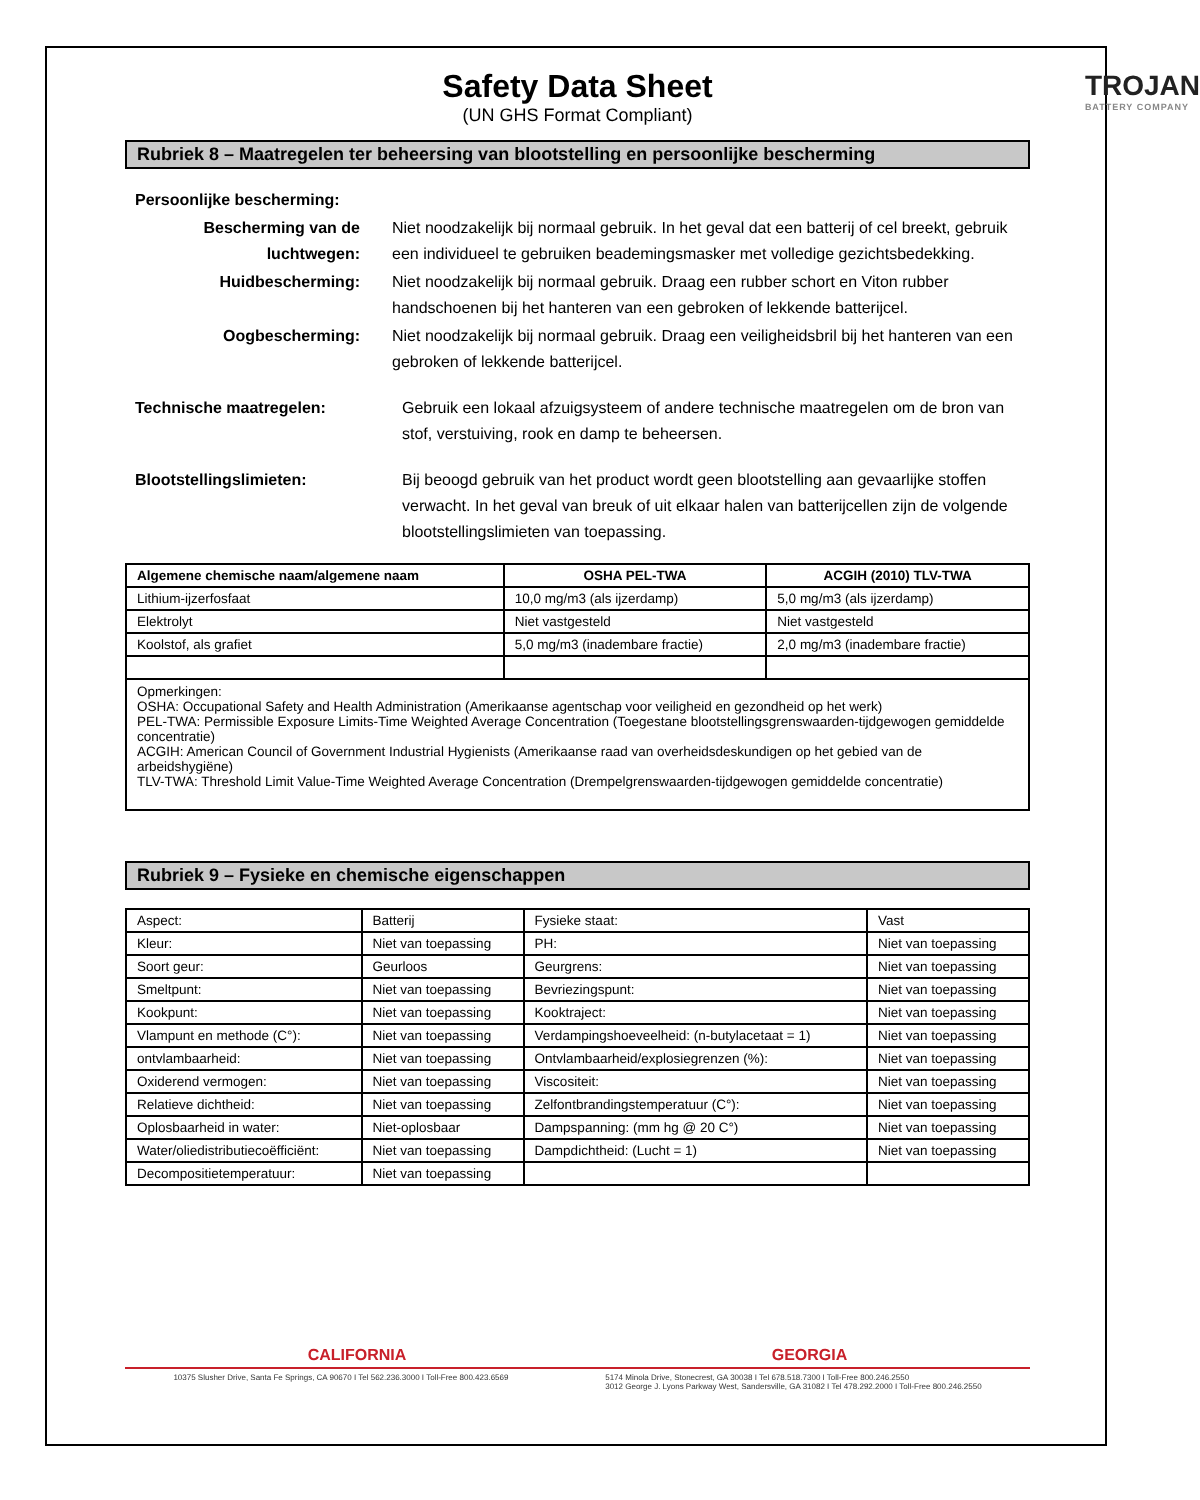Safety Data Sheet
(UN GHS Format Compliant)
TROJAN
BATTERY COMPANY
Rubriek 8 – Maatregelen ter beheersing van blootstelling en persoonlijke bescherming
Persoonlijke bescherming:
Bescherming van de luchtwegen:
Niet noodzakelijk bij normaal gebruik. In het geval dat een batterij of cel breekt, gebruik een individueel te gebruiken beademingsmasker met volledige gezichtsbedekking.
Huidbescherming: Niet noodzakelijk bij normaal gebruik. Draag een rubber schort en Viton rubber handschoenen bij het hanteren van een gebroken of lekkende batterijcel.
Oogbescherming: Niet noodzakelijk bij normaal gebruik. Draag een veiligheidsbril bij het hanteren van een gebroken of lekkende batterijcel.
Technische maatregelen: Gebruik een lokaal afzuigsysteem of andere technische maatregelen om de bron van stof, verstuiving, rook en damp te beheersen.
Blootstellingslimieten: Bij beoogd gebruik van het product wordt geen blootstelling aan gevaarlijke stoffen verwacht. In het geval van breuk of uit elkaar halen van batterijcellen zijn de volgende blootstellingslimieten van toepassing.
| Algemene chemische naam/algemene naam | OSHA PEL-TWA | ACGIH (2010) TLV-TWA |
| --- | --- | --- |
| Lithium-ijzerfosfaat | 10,0 mg/m3 (als ijzerdamp) | 5,0 mg/m3 (als ijzerdamp) |
| Elektrolyt | Niet vastgesteld | Niet vastgesteld |
| Koolstof, als grafiet | 5,0 mg/m3 (inadembare fractie) | 2,0 mg/m3 (inadembare fractie) |
| Opmerkingen: OSHA: Occupational Safety and Health Administration (Amerikaanse agentschap voor veiligheid en gezondheid op het werk) PEL-TWA: Permissible Exposure Limits-Time Weighted Average Concentration (Toegestane blootstellingsgrenswaarden-tijdgewogen gemiddelde concentratie) ACGIH: American Council of Government Industrial Hygienists (Amerikaanse raad van overheidsdeskundigen op het gebied van de arbeidshygiëne) TLV-TWA: Threshold Limit Value-Time Weighted Average Concentration (Drempelgrenswaarden-tijdgewogen gemiddelde concentratie) | | |
Rubriek 9 – Fysieke en chemische eigenschappen
| Aspect: | Batterij | Fysieke staat: | Vast |
| Kleur: | Niet van toepassing | PH: | Niet van toepassing |
| Soort geur: | Geurloos | Geurgrens: | Niet van toepassing |
| Smeltpunt: | Niet van toepassing | Bevriezingspunt: | Niet van toepassing |
| Kookpunt: | Niet van toepassing | Kooktraject: | Niet van toepassing |
| Vlampunt en methode (C°): | Niet van toepassing | Verdampingshoeveelheid: (n-butylacetaat = 1) | Niet van toepassing |
| ontvlambaarheid: | Niet van toepassing | Ontvlambaarheid/explosiegrenzen (%): | Niet van toepassing |
| Oxiderend vermogen: | Niet van toepassing | Viscositeit: | Niet van toepassing |
| Relatieve dichtheid: | Niet van toepassing | Zelfontbrandingstemperatuur (C°): | Niet van toepassing |
| Oplosbaarheid in water: | Niet-oplosbaar | Dampspanning: (mm hg @ 20 C°) | Niet van toepassing |
| Water/oliedistributiecoëfficiënt: | Niet van toepassing | Dampdichtheid: (Lucht = 1) | Niet van toepassing |
| Decompositietemperatuur: | Niet van toepassing | | |
CALIFORNIA GEORGIA
10375 Slusher Drive, Santa Fe Springs, CA 90670 I Tel 562.236.3000 I Toll-Free 800.423.6569 5174 Minola Drive, Stonecrest, GA 30038 I Tel 678.518.7300 I Toll-Free 800.246.2550
3012 George J. Lyons Parkway West, Sandersville, GA 31082 I Tel 478.292.2000 I Toll-Free 800.246.2550